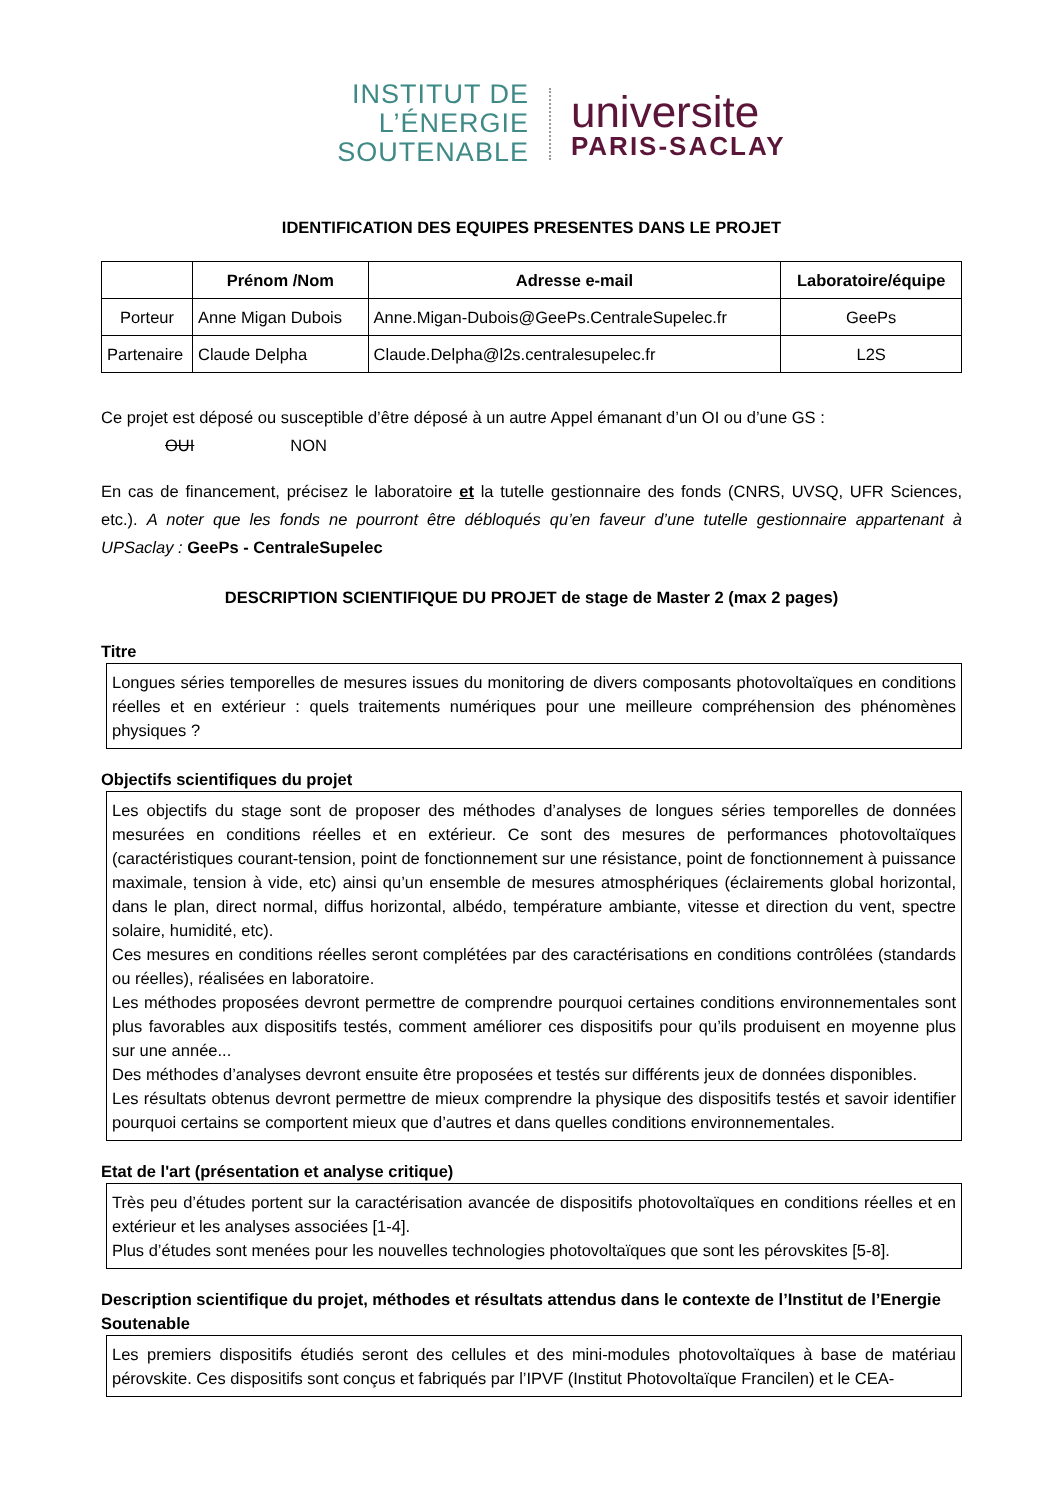INSTITUT DE
L’ÉNERGIE
SOUTENABLE
universite
PARIS-SACLAY
IDENTIFICATION DES EQUIPES PRESENTES DANS LE PROJET
| | Prénom /Nom | Adresse e-mail | Laboratoire/équipe |
| --- | --- | --- | --- |
| Porteur | Anne Migan Dubois | Anne.Migan-Dubois@GeePs.CentraleSupelec.fr | GeePs |
| Partenaire | Claude Delpha | Claude.Delpha@l2s.centralesupelec.fr | L2S |
Ce projet est déposé ou susceptible d’être déposé à un autre Appel émanant d’un OI ou d’une GS :
OUI NON
En cas de financement, précisez le laboratoire et la tutelle gestionnaire des fonds (CNRS, UVSQ, UFR Sciences, etc.). A noter que les fonds ne pourront être débloqués qu’en faveur d’une tutelle gestionnaire appartenant à UPSaclay : GeePs - CentraleSupelec
DESCRIPTION SCIENTIFIQUE DU PROJET de stage de Master 2 (max 2 pages)
Titre
Longues séries temporelles de mesures issues du monitoring de divers composants photovoltaïques en conditions réelles et en extérieur : quels traitements numériques pour une meilleure compréhension des phénomènes physiques ?
Objectifs scientifiques du projet
Les objectifs du stage sont de proposer des méthodes d’analyses de longues séries temporelles de données mesurées en conditions réelles et en extérieur. Ce sont des mesures de performances photovoltaïques (caractéristiques courant-tension, point de fonctionnement sur une résistance, point de fonctionnement à puissance maximale, tension à vide, etc) ainsi qu’un ensemble de mesures atmosphériques (éclairements global horizontal, dans le plan, direct normal, diffus horizontal, albédo, température ambiante, vitesse et direction du vent, spectre solaire, humidité, etc).
Ces mesures en conditions réelles seront complétées par des caractérisations en conditions contrôlées (standards ou réelles), réalisées en laboratoire.
Les méthodes proposées devront permettre de comprendre pourquoi certaines conditions environnementales sont plus favorables aux dispositifs testés, comment améliorer ces dispositifs pour qu’ils produisent en moyenne plus sur une année...
Des méthodes d’analyses devront ensuite être proposées et testés sur différents jeux de données disponibles.
Les résultats obtenus devront permettre de mieux comprendre la physique des dispositifs testés et savoir identifier pourquoi certains se comportent mieux que d’autres et dans quelles conditions environnementales.
Etat de l'art (présentation et analyse critique)
Très peu d’études portent sur la caractérisation avancée de dispositifs photovoltaïques en conditions réelles et en extérieur et les analyses associées [1-4].
Plus d’études sont menées pour les nouvelles technologies photovoltaïques que sont les pérovskites [5-8].
Description scientifique du projet, méthodes et résultats attendus dans le contexte de l’Institut de l’Energie Soutenable
Les premiers dispositifs étudiés seront des cellules et des mini-modules photovoltaïques à base de matériau pérovskite. Ces dispositifs sont conçus et fabriqués par l’IPVF (Institut Photovoltaïque Francilen) et le CEA-